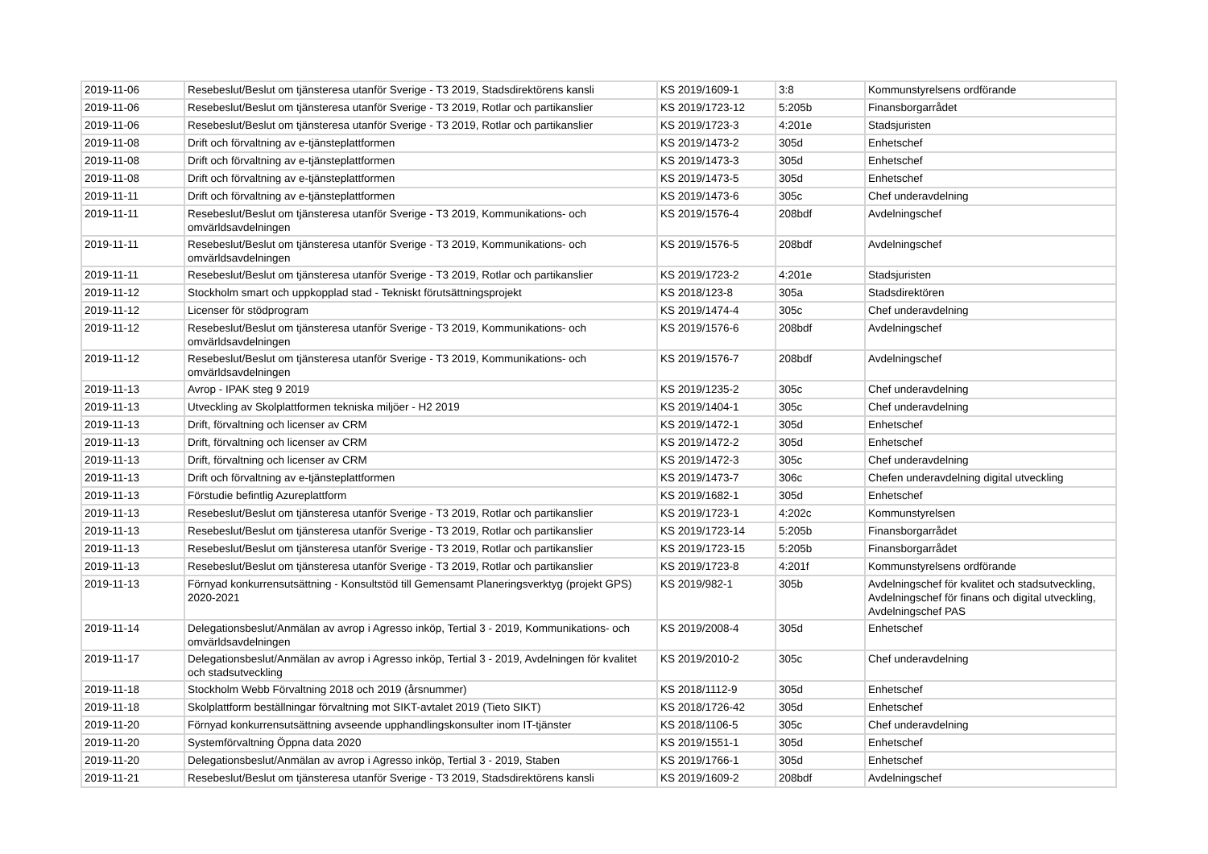| 2019-11-06 | Resebeslut/Beslut om tjänsteresa utanför Sverige - T3 2019, Stadsdirektörens kansli | KS 2019/1609-1 | 3:8 | Kommunstyrelsens ordförande |
| 2019-11-06 | Resebeslut/Beslut om tjänsteresa utanför Sverige - T3 2019, Rotlar och partikanslier | KS 2019/1723-12 | 5:205b | Finansborgarrådet |
| 2019-11-06 | Resebeslut/Beslut om tjänsteresa utanför Sverige - T3 2019, Rotlar och partikanslier | KS 2019/1723-3 | 4:201e | Stadsjuristen |
| 2019-11-08 | Drift och förvaltning av e-tjänsteplattformen | KS 2019/1473-2 | 305d | Enhetschef |
| 2019-11-08 | Drift och förvaltning av e-tjänsteplattformen | KS 2019/1473-3 | 305d | Enhetschef |
| 2019-11-08 | Drift och förvaltning av e-tjänsteplattformen | KS 2019/1473-5 | 305d | Enhetschef |
| 2019-11-11 | Drift och förvaltning av e-tjänsteplattformen | KS 2019/1473-6 | 305c | Chef underavdelning |
| 2019-11-11 | Resebeslut/Beslut om tjänsteresa utanför Sverige - T3 2019, Kommunikations- och omvärldsavdelningen | KS 2019/1576-4 | 208bdf | Avdelningschef |
| 2019-11-11 | Resebeslut/Beslut om tjänsteresa utanför Sverige - T3 2019, Kommunikations- och omvärldsavdelningen | KS 2019/1576-5 | 208bdf | Avdelningschef |
| 2019-11-11 | Resebeslut/Beslut om tjänsteresa utanför Sverige - T3 2019, Rotlar och partikanslier | KS 2019/1723-2 | 4:201e | Stadsjuristen |
| 2019-11-12 | Stockholm smart och uppkopplad stad - Tekniskt förutsättningsprojekt | KS 2018/123-8 | 305a | Stadsdirektören |
| 2019-11-12 | Licenser för stödprogram | KS 2019/1474-4 | 305c | Chef underavdelning |
| 2019-11-12 | Resebeslut/Beslut om tjänsteresa utanför Sverige - T3 2019, Kommunikations- och omvärldsavdelningen | KS 2019/1576-6 | 208bdf | Avdelningschef |
| 2019-11-12 | Resebeslut/Beslut om tjänsteresa utanför Sverige - T3 2019, Kommunikations- och omvärldsavdelningen | KS 2019/1576-7 | 208bdf | Avdelningschef |
| 2019-11-13 | Avrop - IPAK steg 9 2019 | KS 2019/1235-2 | 305c | Chef underavdelning |
| 2019-11-13 | Utveckling av Skolplattformen tekniska miljöer - H2 2019 | KS 2019/1404-1 | 305c | Chef underavdelning |
| 2019-11-13 | Drift, förvaltning och licenser av CRM | KS 2019/1472-1 | 305d | Enhetschef |
| 2019-11-13 | Drift, förvaltning och licenser av CRM | KS 2019/1472-2 | 305d | Enhetschef |
| 2019-11-13 | Drift, förvaltning och licenser av CRM | KS 2019/1472-3 | 305c | Chef underavdelning |
| 2019-11-13 | Drift och förvaltning av e-tjänsteplattformen | KS 2019/1473-7 | 306c | Chefen underavdelning digital utveckling |
| 2019-11-13 | Förstudie befintlig Azureplattform | KS 2019/1682-1 | 305d | Enhetschef |
| 2019-11-13 | Resebeslut/Beslut om tjänsteresa utanför Sverige - T3 2019, Rotlar och partikanslier | KS 2019/1723-1 | 4:202c | Kommunstyrelsen |
| 2019-11-13 | Resebeslut/Beslut om tjänsteresa utanför Sverige - T3 2019, Rotlar och partikanslier | KS 2019/1723-14 | 5:205b | Finansborgarrådet |
| 2019-11-13 | Resebeslut/Beslut om tjänsteresa utanför Sverige - T3 2019, Rotlar och partikanslier | KS 2019/1723-15 | 5:205b | Finansborgarrådet |
| 2019-11-13 | Resebeslut/Beslut om tjänsteresa utanför Sverige - T3 2019, Rotlar och partikanslier | KS 2019/1723-8 | 4:201f | Kommunstyrelsens ordförande |
| 2019-11-13 | Förnyad konkurrensutsättning - Konsultstöd till Gemensamt Planeringsverktyg (projekt GPS) 2020-2021 | KS 2019/982-1 | 305b | Avdelningschef för kvalitet och stadsutveckling, Avdelningschef för finans och digital utveckling, Avdelningschef PAS |
| 2019-11-14 | Delegationsbeslut/Anmälan av avrop i Agresso inköp, Tertial 3 - 2019, Kommunikations- och omvärldsavdelningen | KS 2019/2008-4 | 305d | Enhetschef |
| 2019-11-17 | Delegationsbeslut/Anmälan av avrop i Agresso inköp, Tertial 3 - 2019, Avdelningen för kvalitet och stadsutveckling | KS 2019/2010-2 | 305c | Chef underavdelning |
| 2019-11-18 | Stockholm Webb Förvaltning 2018 och 2019 (årsnummer) | KS 2018/1112-9 | 305d | Enhetschef |
| 2019-11-18 | Skolplattform beställningar förvaltning mot SIKT-avtalet 2019 (Tieto SIKT) | KS 2018/1726-42 | 305d | Enhetschef |
| 2019-11-20 | Förnyad konkurrensutsättning avseende upphandlingskonsulter inom IT-tjänster | KS 2018/1106-5 | 305c | Chef underavdelning |
| 2019-11-20 | Systemförvaltning Öppna data 2020 | KS 2019/1551-1 | 305d | Enhetschef |
| 2019-11-20 | Delegationsbeslut/Anmälan av avrop i Agresso inköp, Tertial 3 - 2019, Staben | KS 2019/1766-1 | 305d | Enhetschef |
| 2019-11-21 | Resebeslut/Beslut om tjänsteresa utanför Sverige - T3 2019, Stadsdirektörens kansli | KS 2019/1609-2 | 208bdf | Avdelningschef |